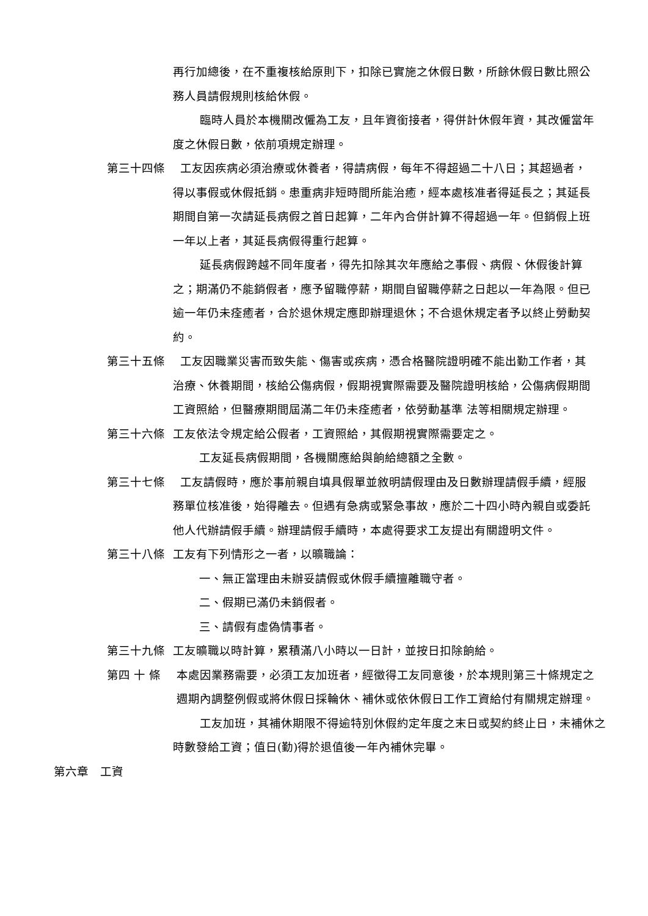再行加總後，在不重複核給原則下，扣除已實施之休假日數，所餘休假日數比照公務人員請假規則核給休假。
臨時人員於本機關改僱為工友，且年資銜接者，得併計休假年資，其改僱當年度之休假日數，依前項規定辦理。
第三十四條 工友因疾病必須治療或休養者，得請病假，每年不得超過二十八日；其超過者，得以事假或休假抵銷。患重病非短時間所能治癒，經本處核准者得延長之；其延長期間自第一次請延長病假之首日起算，二年內合併計算不得超過一年。但銷假上班一年以上者，其延長病假得重行起算。
延長病假跨越不同年度者，得先扣除其次年應給之事假、病假、休假後計算之；期滿仍不能銷假者，應予留職停薪，期間自留職停薪之日起以一年為限。但已逾一年仍未痊癒者，合於退休規定應即辦理退休；不合退休規定者予以終止勞動契約。
第三十五條 工友因職業災害而致失能、傷害或疾病，憑合格醫院證明確不能出勤工作者，其治療、休養期間，核給公傷病假，假期視實際需要及醫院證明核給，公傷病假期間工資照給，但醫療期間屆滿二年仍未痊癒者，依勞動基準 法等相關規定辦理。
第三十六條 工友依法令規定給公假者，工資照給，其假期視實際需要定之。
工友延長病假期間，各機關應給與餉給總額之全數。
第三十七條 工友請假時，應於事前親自填具假單並敘明請假理由及日數辦理請假手續，經服務單位核准後，始得離去。但遇有急病或緊急事故，應於二十四小時內親自或委託他人代辦請假手續。辦理請假手續時，本處得要求工友提出有關證明文件。
第三十八條 工友有下列情形之一者，以曠職論：
一、無正當理由未辦妥請假或休假手續擅離職守者。
二、假期已滿仍未銷假者。
三、請假有虛偽情事者。
第三十九條 工友曠職以時計算，累積滿八小時以一日計，並按日扣除餉給。
第四 十 條 本處因業務需要，必須工友加班者，經徵得工友同意後，於本規則第三十條規定之週期內調整例假或將休假日採輪休、補休或依休假日工作工資給付有關規定辦理。
工友加班，其補休期限不得逾特別休假約定年度之末日或契約終止日，未補休之時數發給工資；值日(勤)得於退值後一年內補休完畢。
第六章　工資